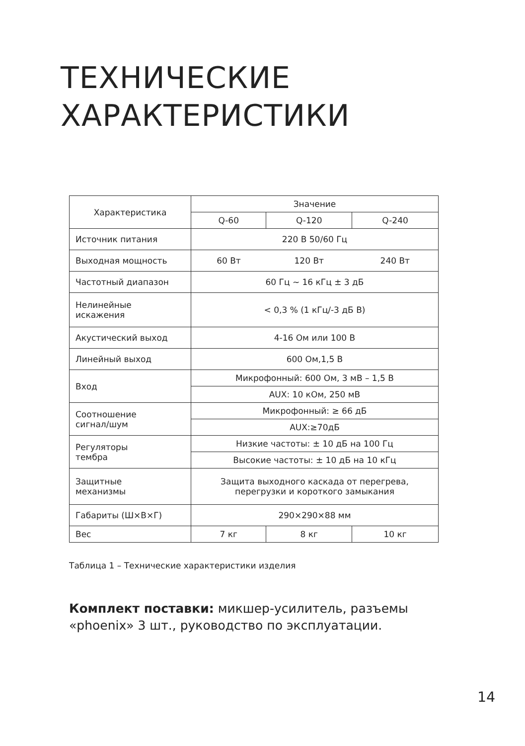ТЕХНИЧЕСКИЕ
ХАРАКТЕРИСТИКИ
| Характеристика | Значение | | |
| --- | --- | --- | --- |
| | Q-60 | Q-120 | Q-240 |
| Источник питания | 220 В 50/60 Гц | | |
| Выходная мощность | 60 Вт | 120 Вт | 240 Вт |
| Частотный диапазон | 60 Гц ~ 16 кГц ± 3 дБ | | |
| Нелинейные искажения | < 0,3 % (1 кГц/-3 дБ В) | | |
| Акустический выход | 4-16 Ом или 100 В | | |
| Линейный выход | 600 Ом,1,5 В | | |
| Вход | Микрофонный: 600 Ом, 3 мВ – 1,5 В | | |
| | AUX: 10 кОм, 250 мВ | | |
| Соотношение сигнал/шум | Микрофонный: ≥ 66 дБ | | |
| | AUX:≥70дБ | | |
| Регуляторы тембра | Низкие частоты: ± 10 дБ на 100 Гц | | |
| | Высокие частоты: ± 10 дБ на 10 кГц | | |
| Защитные механизмы | Защита выходного каскада от перегрева, перегрузки и короткого замыкания | | |
| Габариты (Ш×В×Г) | 290×290×88 мм | | |
| Вес | 7 кг | 8 кг | 10 кг |
Таблица 1 – Технические характеристики изделия
Комплект поставки: микшер-усилитель, разъемы «phoenix» 3 шт., руководство по эксплуатации.
14